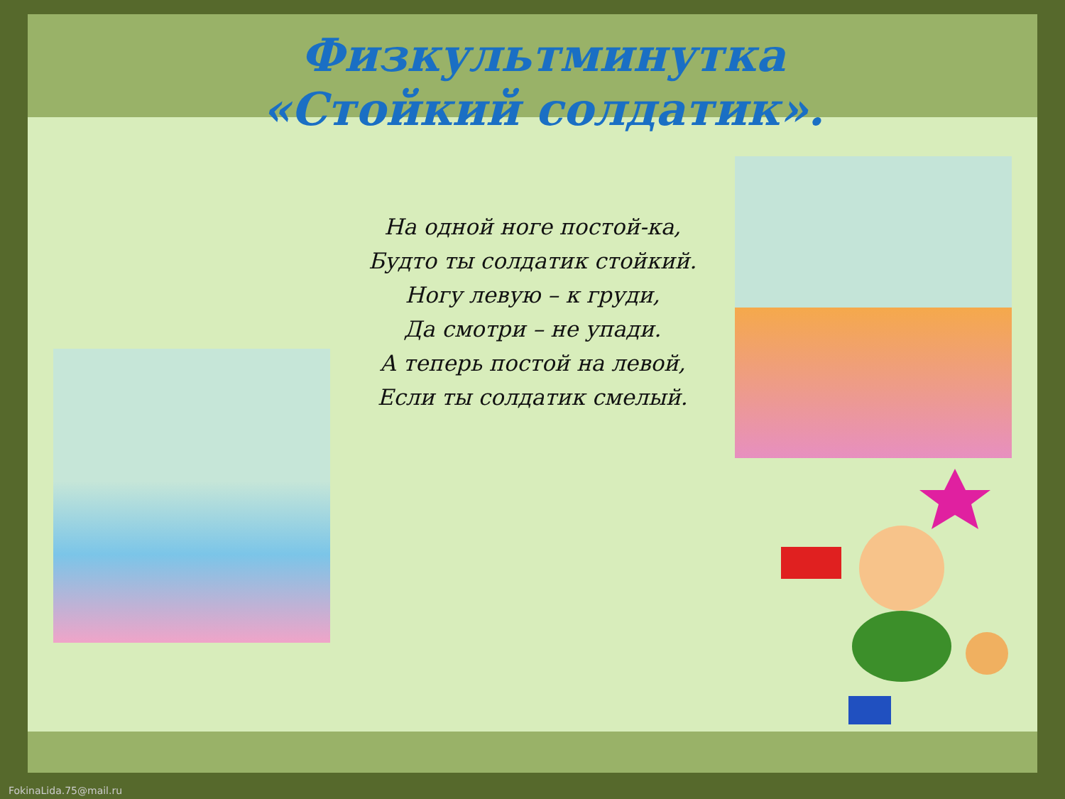Физкультминутка
«Стойкий солдатик».
На одной ноге постой-ка,
Будто ты солдатик стойкий.
Ногу левую – к груди,
Да смотри – не упади.
А теперь постой на левой,
Если ты солдатик смелый.
FokinaLida.75@mail.ru